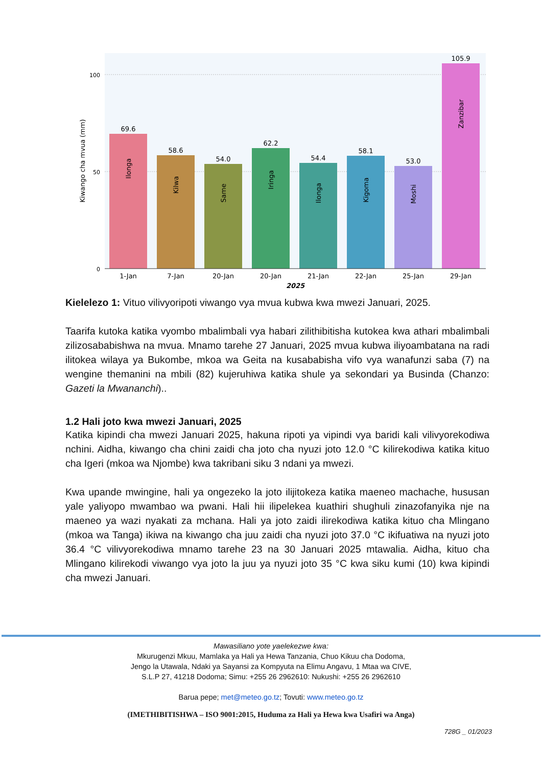100
50
0
Kiwango cha mvua (mm)
69.6
Ilonga
1-Jan
58.6
Kilwa
7-Jan
54.0
Same
20-Jan
62.2
Iringa
20-Jan
54.4
Ilonga
21-Jan
58.1
Kigoma
22-Jan
53.0
Moshi
25-Jan
105.9
Zanzibar
29-Jan
2025
Kielelezo 1: Vituo vilivyoripoti viwango vya mvua kubwa kwa mwezi Januari, 2025.
Taarifa kutoka katika vyombo mbalimbali vya habari zilithibitisha kutokea kwa athari mbalimbali zilizosababishwa na mvua. Mnamo tarehe 27 Januari, 2025 mvua kubwa iliyoambatana na radi ilitokea wilaya ya Bukombe, mkoa wa Geita na kusababisha vifo vya wanafunzi saba (7) na wengine themanini na mbili (82) kujeruhiwa katika shule ya sekondari ya Businda (Chanzo: Gazeti la Mwananchi)..
1.2 Hali joto kwa mwezi Januari, 2025
Katika kipindi cha mwezi Januari 2025, hakuna ripoti ya vipindi vya baridi kali vilivyorekodiwa nchini. Aidha, kiwango cha chini zaidi cha joto cha nyuzi joto 12.0 °C kilirekodiwa katika kituo cha Igeri (mkoa wa Njombe) kwa takribani siku 3 ndani ya mwezi.
Kwa upande mwingine, hali ya ongezeko la joto ilijitokeza katika maeneo machache, hususan yale yaliyopo mwambao wa pwani. Hali hii ilipelekea kuathiri shughuli zinazofanyika nje na maeneo ya wazi nyakati za mchana. Hali ya joto zaidi ilirekodiwa katika kituo cha Mlingano (mkoa wa Tanga) ikiwa na kiwango cha juu zaidi cha nyuzi joto 37.0 °C ikifuatiwa na nyuzi joto 36.4 °C vilivyorekodiwa mnamo tarehe 23 na 30 Januari 2025 mtawalia. Aidha, kituo cha Mlingano kilirekodi viwango vya joto la juu ya nyuzi joto 35 °C kwa siku kumi (10) kwa kipindi cha mwezi Januari.
Mawasiliano yote yaelekezwe kwa:
Mkurugenzi Mkuu, Mamlaka ya Hali ya Hewa Tanzania, Chuo Kikuu cha Dodoma,
Jengo la Utawala, Ndaki ya Sayansi za Kompyuta na Elimu Angavu, 1 Mtaa wa CIVE,
S.L.P 27, 41218 Dodoma; Simu: +255 26 2962610: Nukushi: +255 26 2962610
Barua pepe; met@meteo.go.tz; Tovuti: www.meteo.go.tz
(IMETHIBITISHWA – ISO 9001:2015, Huduma za Hali ya Hewa kwa Usafiri wa Anga)
728G _ 01/2023